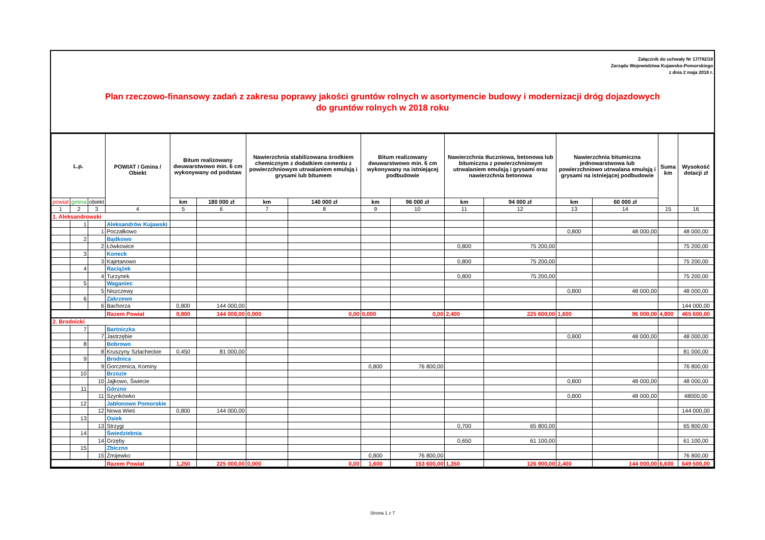Załącznik do uchwały Nr 17/792/18
Zarządu Województwa Kujawsko-Pomorskiego
z dnia 2 maja 2018 r.
Plan rzeczowo-finansowy zadań z zakresu poprawy jakości gruntów rolnych w asortymencie budowy i modernizacji dróg dojazdowych
do gruntów rolnych w 2018 roku
| L.p. | | | POWIAT / Gmina / Obiekt | Bitum realizowany dwuwarstwowo min. 6 cm wykonywany od podstaw | | Nawierzchnia stabilizowana środkiem chemicznym z dodatkiem cementu z powierzchniowym utrwalaniem emulsją i grysami lub bitumem | | Bitum realizowany dwuwarstwowo min. 6 cm wykonywany na istniejącej podbudowie | | Nawierzchnia tłuczniowa, betonowa lub bitumiczna z powierzchniowym utrwalaniem emulsją i grysami oraz nawierzchnia betonowa | | Nawierzchnia bitumiczna jednowarstwowa lub powierzchniowo utrwalana emulsją i grysami na istniejącej podbudowie | | Suma km | Wysokość dotacji zł |
| --- | --- | --- | --- | --- | --- | --- | --- | --- | --- | --- | --- | --- | --- | --- | --- |
| powiat | gmina | obiekt | | km | 180 000 zł | km | 140 000 zł | km | 96 000 zł | km | 94 000 zł | km | 60 000 zł | | |
| 1 | 2 | 3 | 4 | 5 | 6 | 7 | 8 | 9 | 10 | 11 | 12 | 13 | 14 | 15 | 16 |
| 1. Aleksandrowski | | | | | | | | | | | | | | | |
| | 1 | | Aleksandrów Kujawski | | | | | | | | | | | | |
| | | 1 | Poczałkowo | | | | | | | | | 0,800 | 48 000,00 | | 48 000,00 |
| | 2 | | Bądkowo | | | | | | | | | | | | |
| | | 2 | Łówkowice | | | | | | | 0,800 | 75 200,00 | | | | 75 200,00 |
| | 3 | | Koneck | | | | | | | | | | | | |
| | | 3 | Kajetanowo | | | | | | | 0,800 | 75 200,00 | | | | 75 200,00 |
| | 4 | | Raciążek | | | | | | | | | | | | |
| | | 4 | Turzynek | | | | | | | 0,800 | 75 200,00 | | | | 75 200,00 |
| | 5 | | Waganiec | | | | | | | | | | | | |
| | | 5 | Niszczewy | | | | | | | | | 0,800 | 48 000,00 | | 48 000,00 |
| | 6 | | Zakrzewo | | | | | | | | | | | | |
| | | 6 | Bachorza | 0,800 | 144 000,00 | | | | | | | | | | 144 000,00 |
| | | | Razem Powiat | 0,800 | 144 000,00 | 0,000 | 0,00 | 0,000 | 0,00 | 2,400 | 225 600,00 | 1,600 | 96 000,00 | 4,800 | 465 600,00 |
| 2. Brodnicki | | | | | | | | | | | | | | | |
| | 7 | | Bartniczka | | | | | | | | | | | | |
| | | 7 | Jastrzębie | | | | | | | | | 0,800 | 48 000,00 | | 48 000,00 |
| | 8 | | Bobrowo | | | | | | | | | | | | |
| | | 8 | Kruszyny Szlacheckie | 0,450 | 81 000,00 | | | | | | | | | | 81 000,00 |
| | 9 | | Brodnica | | | | | | | | | | | | |
| | | 9 | Gorczenica, Kominy | | | | | 0,800 | 76 800,00 | | | | | | 76 800,00 |
| | 10 | | Brzozie | | | | | | | | | | | | |
| | | 10 | Jajkowo, Świecie | | | | | | | | | 0,800 | 48 000,00 | | 48 000,00 |
| | 11 | | Górzno | | | | | | | | | | | | |
| | | 11 | Szynkówko | | | | | | | | | 0,800 | 48 000,00 | | 48000,00 |
| | 12 | | Jabłonowo Pomorskie | | | | | | | | | | | | |
| | | 12 | Nowa Wieś | 0,800 | 144 000,00 | | | | | | | | | | 144 000,00 |
| | 13 | | Osiek | | | | | | | | | | | | |
| | | 13 | Strzygi | | | | | | | 0,700 | 65 800,00 | | | | 65 800,00 |
| | 14 | | Świedziebnia | | | | | | | | | | | | |
| | | 14 | Grzęby | | | | | | | 0,650 | 61 100,00 | | | | 61 100,00 |
| | 15 | | Zbiczno | | | | | | | | | | | | |
| | | 15 | Żmijewko | | | | | 0,800 | 76 800,00 | | | | | | 76 800,00 |
| | | | Razem Powiat | 1,250 | 225 000,00 | 0,000 | 0,00 | 1,600 | 153 600,00 | 1,350 | 126 900,00 | 2,400 | 144 000,00 | 6,600 | 649 500,00 |
Strona 1 z 7